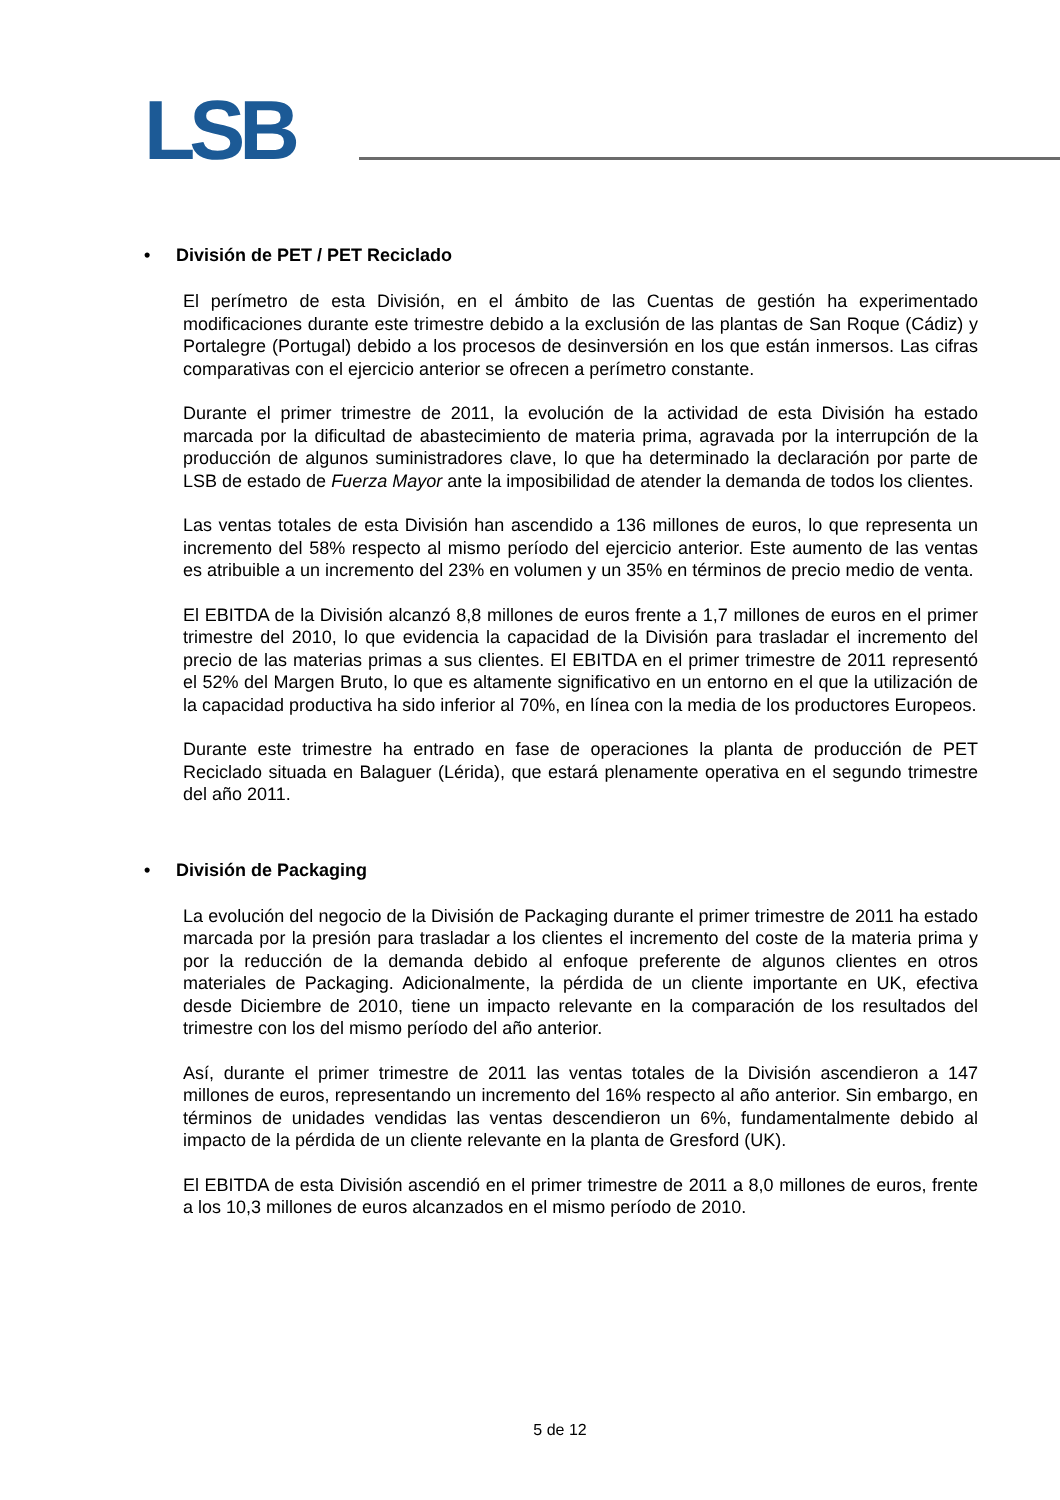LSB
• División de PET / PET Reciclado
El perímetro de esta División, en el ámbito de las Cuentas de gestión ha experimentado modificaciones durante este trimestre debido a la exclusión de las plantas de San Roque (Cádiz) y Portalegre (Portugal) debido a los procesos de desinversión en los que están inmersos. Las cifras comparativas con el ejercicio anterior se ofrecen a perímetro constante.
Durante el primer trimestre de 2011, la evolución de la actividad de esta División ha estado marcada por la dificultad de abastecimiento de materia prima, agravada por la interrupción de la producción de algunos suministradores clave, lo que ha determinado la declaración por parte de LSB de estado de Fuerza Mayor ante la imposibilidad de atender la demanda de todos los clientes.
Las ventas totales de esta División han ascendido a 136 millones de euros, lo que representa un incremento del 58% respecto al mismo período del ejercicio anterior. Este aumento de las ventas es atribuible a un incremento del 23% en volumen y un 35% en términos de precio medio de venta.
El EBITDA de la División alcanzó 8,8 millones de euros frente a 1,7 millones de euros en el primer trimestre del 2010, lo que evidencia la capacidad de la División para trasladar el incremento del precio de las materias primas a sus clientes. El EBITDA en el primer trimestre de 2011 representó el 52% del Margen Bruto, lo que es altamente significativo en un entorno en el que la utilización de la capacidad productiva ha sido inferior al 70%, en línea con la media de los productores Europeos.
Durante este trimestre ha entrado en fase de operaciones la planta de producción de PET Reciclado situada en Balaguer (Lérida), que estará plenamente operativa en el segundo trimestre del año 2011.
• División de Packaging
La evolución del negocio de la División de Packaging durante el primer trimestre de 2011 ha estado marcada por la presión para trasladar a los clientes el incremento del coste de la materia prima y por la reducción de la demanda debido al enfoque preferente de algunos clientes en otros materiales de Packaging. Adicionalmente, la pérdida de un cliente importante en UK, efectiva desde Diciembre de 2010, tiene un impacto relevante en la comparación de los resultados del trimestre con los del mismo período del año anterior.
Así, durante el primer trimestre de 2011 las ventas totales de la División ascendieron a 147 millones de euros, representando un incremento del 16% respecto al año anterior. Sin embargo, en términos de unidades vendidas las ventas descendieron un 6%, fundamentalmente debido al impacto de la pérdida de un cliente relevante en la planta de Gresford (UK).
El EBITDA de esta División ascendió en el primer trimestre de 2011 a 8,0 millones de euros, frente a los 10,3 millones de euros alcanzados en el mismo período de 2010.
5 de 12